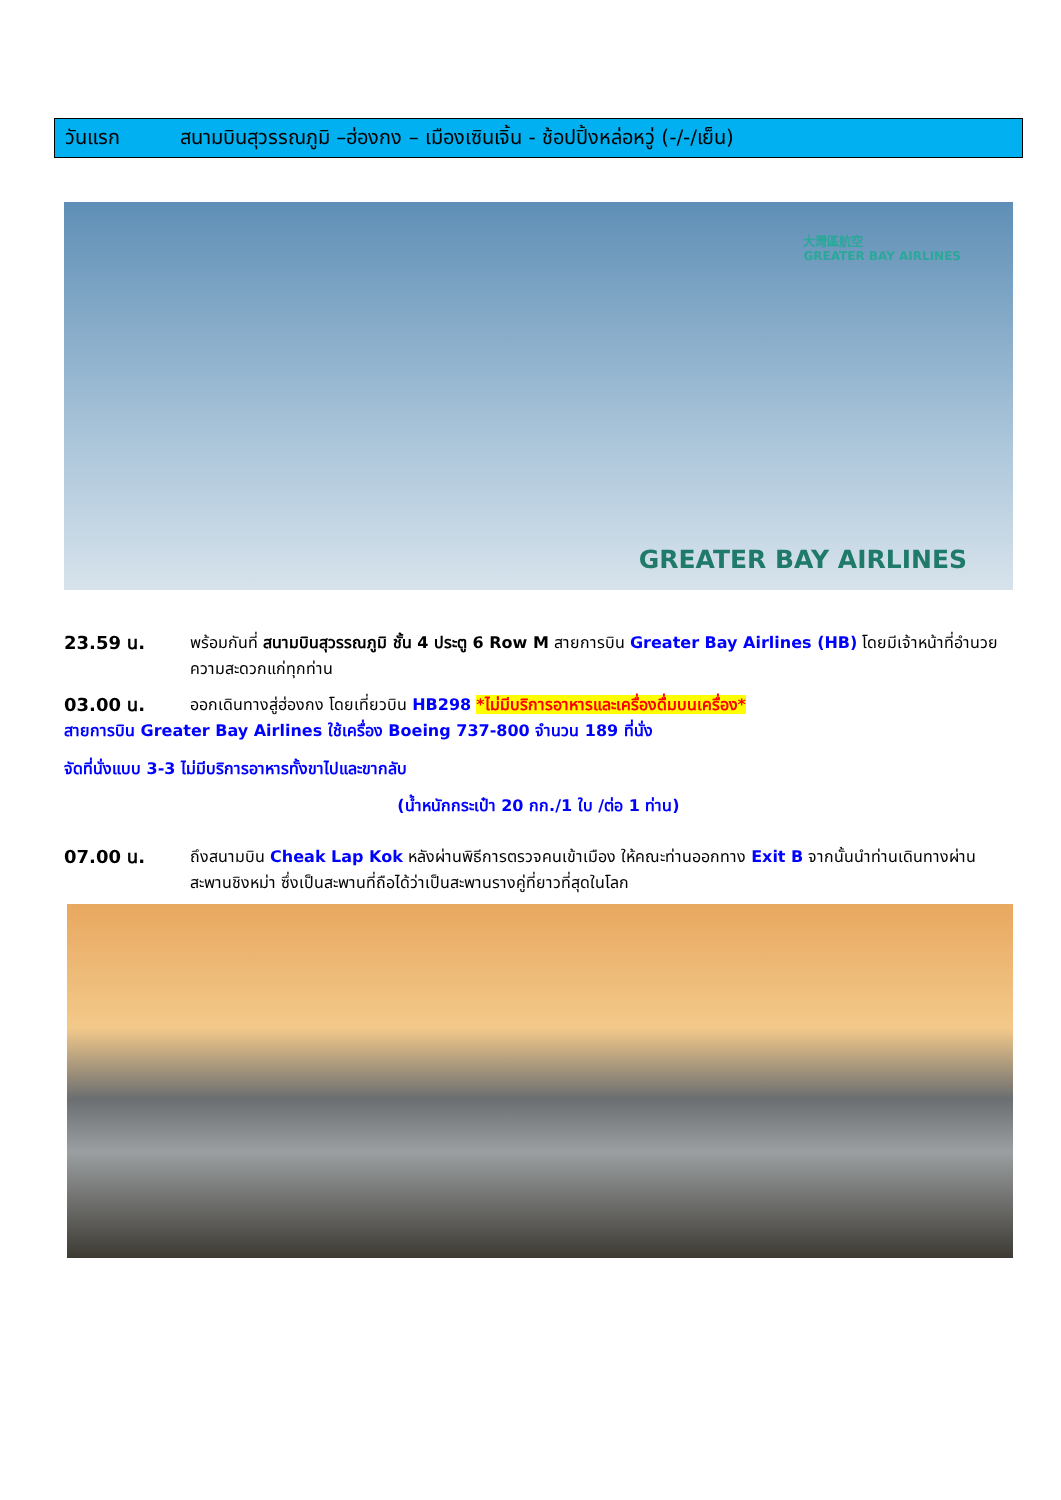วันแรก สนามบินสุวรรณภูมิ –ฮ่องกง – เมืองเซินเจิ้น - ช้อปปิ้งหล่อหวู่ (-/-/เย็น)
大灣區航空
GREATER BAY AIRLINES
GREATER BAY AIRLINES
23.59 น. พร้อมกันที่ สนามบินสุวรรณภูมิ ชั้น 4 ประตู 6 Row M สายการบิน Greater Bay Airlines (HB) โดยมีเจ้าหน้าที่อำนวยความสะดวกแก่ทุกท่าน
03.00 น. ออกเดินทางสู่ฮ่องกง โดยเที่ยวบิน HB298 *ไม่มีบริการอาหารและเครื่องดื่มบนเครื่อง*
สายการบิน Greater Bay Airlines ใช้เครื่อง Boeing 737-800 จำนวน 189 ที่นั่ง
จัดที่นั่งแบบ 3-3 ไม่มีบริการอาหารทั้งขาไปและขากลับ
(น้ำหนักกระเป๋า 20 กก./1 ใบ /ต่อ 1 ท่าน)
07.00 น. ถึงสนามบิน Cheak Lap Kok หลังผ่านพิธีการตรวจคนเข้าเมือง ให้คณะท่านออกทาง Exit B จากนั้นนำท่านเดินทางผ่านสะพานชิงหม่า ซึ่งเป็นสะพานที่ถือได้ว่าเป็นสะพานรางคู่ที่ยาวที่สุดในโลก